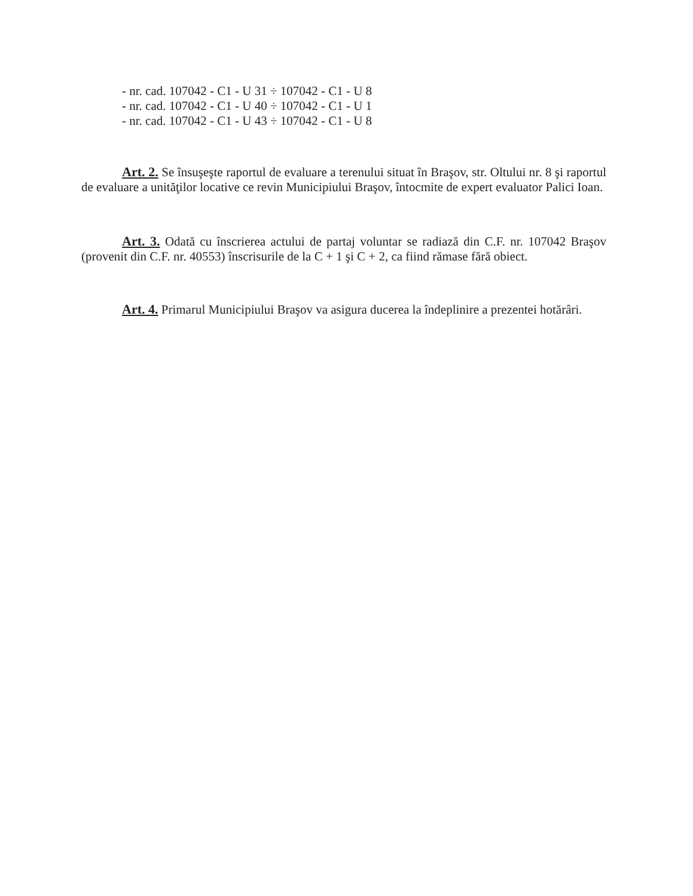- nr. cad. 107042 - C1 - U 31 ÷ 107042 - C1 - U 8
- nr. cad. 107042 - C1 - U 40 ÷ 107042 - C1 - U 1
- nr. cad. 107042 - C1 - U 43 ÷ 107042 - C1 - U 8
Art. 2. Se însuşeşte raportul de evaluare a terenului situat în Braşov, str. Oltului nr. 8 şi raportul de evaluare a unităţilor locative ce revin Municipiului Braşov, întocmite de expert evaluator Palici Ioan.
Art. 3. Odată cu înscrierea actului de partaj voluntar se radiază din C.F. nr. 107042 Braşov (provenit din C.F. nr. 40553) înscrisurile de la C + 1 şi C + 2, ca fiind rămase fără obiect.
Art. 4. Primarul Municipiului Braşov va asigura ducerea la îndeplinire a prezentei hotărâri.